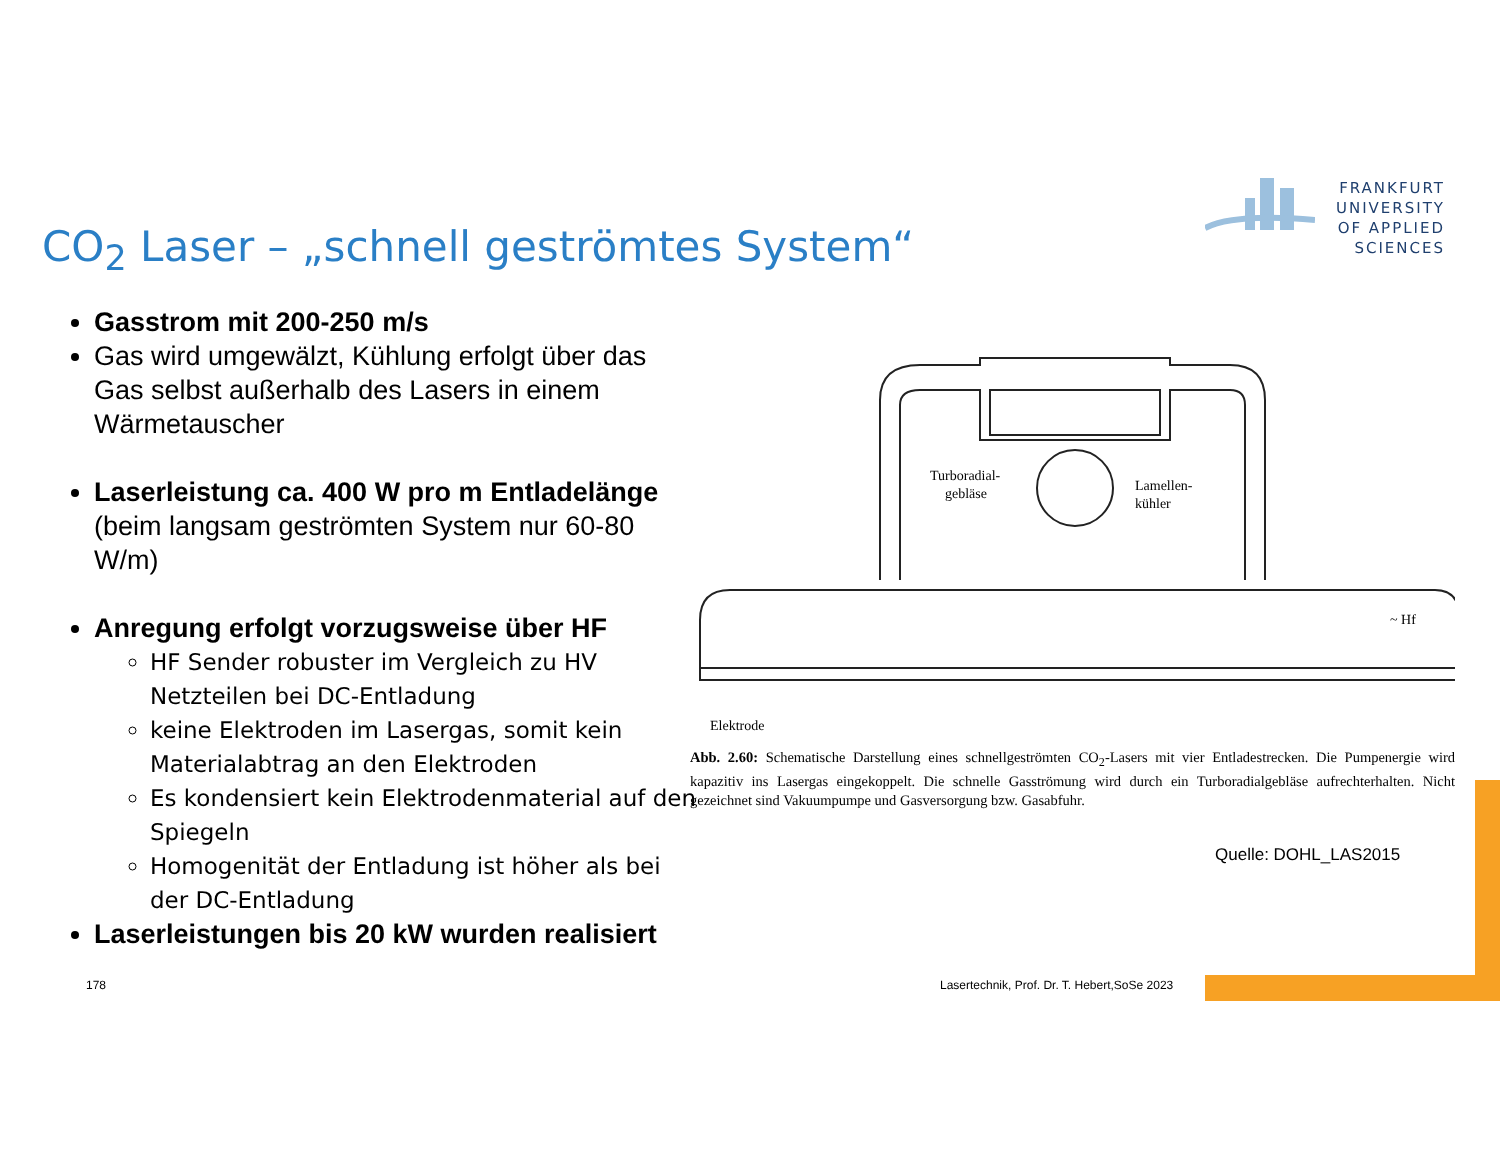FRANKFURT
UNIVERSITY
OF APPLIED SCIENCES
CO<sub>2</sub> Laser – „schnell geströmtes System“
Gasstrom mit 200-250 m/s
Gas wird umgewälzt, Kühlung erfolgt über das Gas selbst außerhalb des Lasers in einem Wärmetauscher
Laserleistung ca. 400 W pro m Entladelänge (beim langsam geströmten System nur 60-80 W/m)
Anregung erfolgt vorzugsweise über HF
HF Sender robuster im Vergleich zu HV Netzteilen bei DC-Entladung
keine Elektroden im Lasergas, somit kein Materialabtrag an den Elektroden
Es kondensiert kein Elektrodenmaterial auf den Spiegeln
Homogenität der Entladung ist höher als bei der DC-Entladung
Laserleistungen bis 20 kW wurden realisiert
Turboradial-
gebläse
Lamellen-
kühler
~ Hf
Elektrode
Abb. 2.60: Schematische Darstellung eines schnellgeströmten CO<sub>2</sub>-Lasers mit vier Entladestrecken. Die Pumpenergie wird kapazitiv ins Lasergas eingekoppelt. Die schnelle Gasströmung wird durch ein Turboradialgebläse aufrechterhalten. Nicht gezeichnet sind Vakuumpumpe und Gasversorgung bzw. Gasabfuhr.
Quelle: DOHL_LAS2015
178
Lasertechnik, Prof. Dr. T. Hebert,SoSe 2023